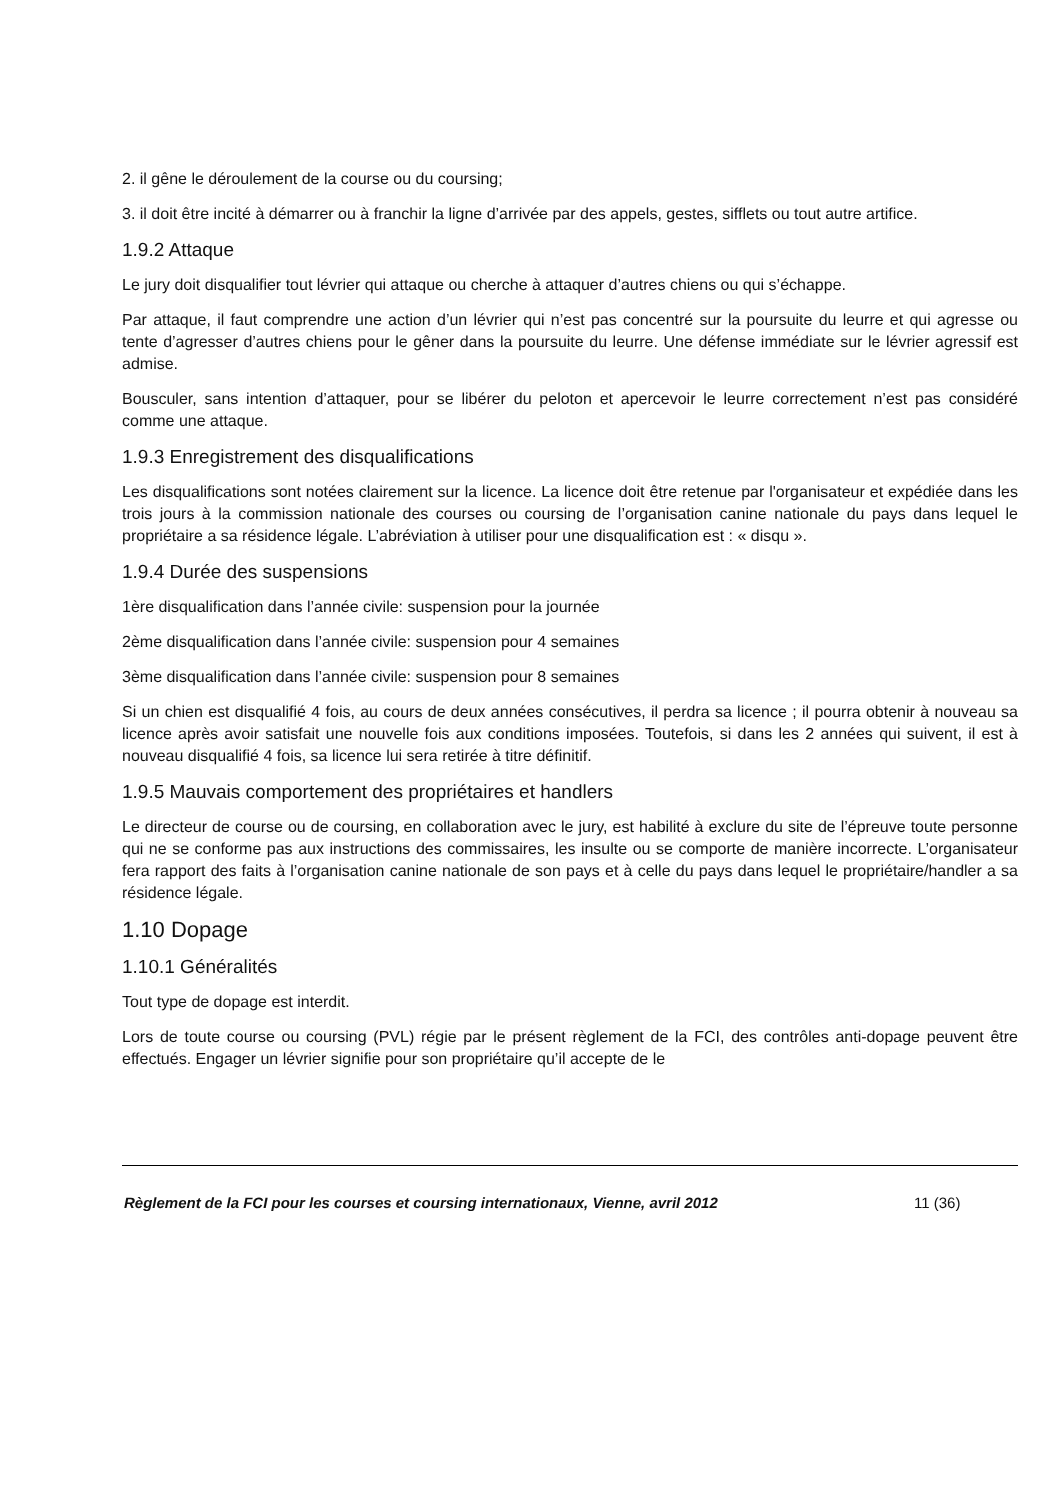2. il gêne le déroulement de la course ou du coursing;
3. il doit être incité à démarrer ou à franchir la ligne d’arrivée par des appels, gestes, sifflets ou tout autre artifice.
1.9.2 Attaque
Le jury doit disqualifier tout lévrier qui attaque ou cherche à attaquer d’autres chiens ou qui s’échappe.
Par attaque, il faut comprendre une action d’un lévrier qui n’est pas concentré sur la poursuite du leurre et qui agresse ou tente d’agresser d’autres chiens pour le gêner dans la poursuite du leurre. Une défense immédiate sur le lévrier agressif est admise.
Bousculer, sans intention d’attaquer, pour se libérer du peloton et apercevoir le leurre correctement n’est pas considéré comme une attaque.
1.9.3 Enregistrement des disqualifications
Les disqualifications sont notées clairement sur la licence. La licence doit être retenue par l'organisateur et expédiée dans les trois jours à la commission nationale des courses ou coursing de l’organisation canine nationale du pays dans lequel le propriétaire a sa résidence légale. L’abréviation à utiliser pour une disqualification est : « disqu ».
1.9.4 Durée des suspensions
1ère disqualification dans l’année civile: suspension pour la journée
2ème disqualification dans l’année civile: suspension pour 4 semaines
3ème disqualification dans l’année civile: suspension pour 8 semaines
Si un chien est disqualifié 4 fois, au cours de deux années consécutives, il perdra sa licence ; il pourra obtenir à nouveau sa licence après avoir satisfait une nouvelle fois aux conditions imposées. Toutefois, si dans les 2 années qui suivent, il est à nouveau disqualifié 4 fois, sa licence lui sera retirée à titre définitif.
1.9.5 Mauvais comportement des propriétaires et handlers
Le directeur de course ou de coursing, en collaboration avec le jury, est habilité à exclure du site de l’épreuve toute personne qui ne se conforme pas aux instructions des commissaires, les insulte ou se comporte de manière incorrecte. L’organisateur fera rapport des faits à l’organisation canine nationale de son pays et à celle du pays dans lequel le propriétaire/handler a sa résidence légale.
1.10 Dopage
1.10.1 Généralités
Tout type de dopage est interdit.
Lors de toute course ou coursing (PVL) régie par le présent règlement de la FCI, des contrôles anti-dopage peuvent être effectués. Engager un lévrier signifie pour son propriétaire qu’il accepte de le
Règlement de la FCI pour les courses et coursing internationaux, Vienne, avril 2012 11 (36)